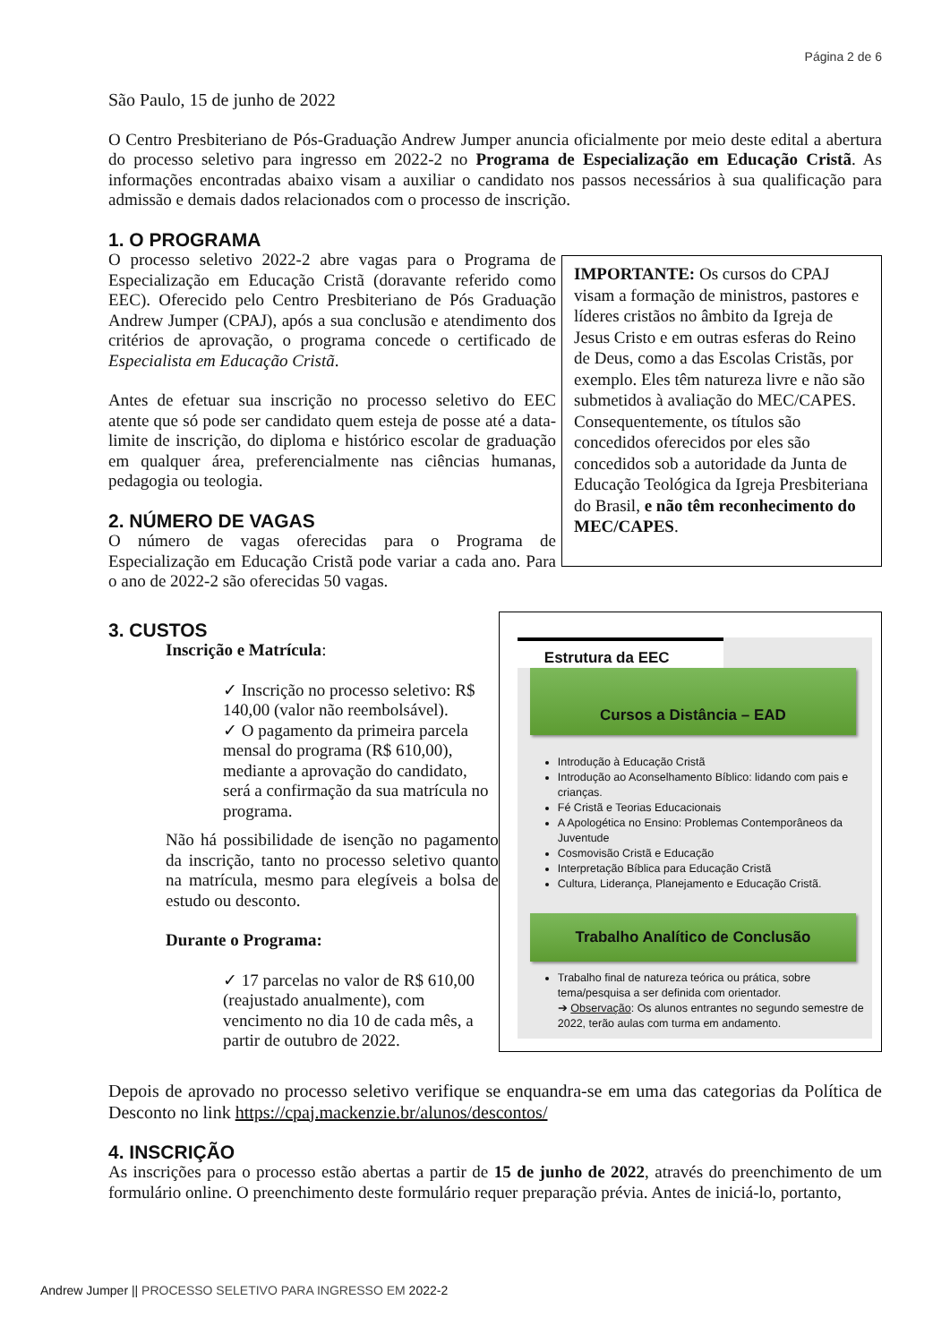Página 2 de 6
São Paulo, 15 de junho de 2022
O Centro Presbiteriano de Pós-Graduação Andrew Jumper anuncia oficialmente por meio deste edital a abertura do processo seletivo para ingresso em 2022-2 no Programa de Especialização em Educação Cristã. As informações encontradas abaixo visam a auxiliar o candidato nos passos necessários à sua qualificação para admissão e demais dados relacionados com o processo de inscrição.
1. O PROGRAMA
O processo seletivo 2022-2 abre vagas para o Programa de Especialização em Educação Cristã (doravante referido como EEC). Oferecido pelo Centro Presbiteriano de Pós Graduação Andrew Jumper (CPAJ), após a sua conclusão e atendimento dos critérios de aprovação, o programa concede o certificado de Especialista em Educação Cristã.
Antes de efetuar sua inscrição no processo seletivo do EEC atente que só pode ser candidato quem esteja de posse até a data-limite de inscrição, do diploma e histórico escolar de graduação em qualquer área, preferencialmente nas ciências humanas, pedagogia ou teologia.
2. NÚMERO DE VAGAS
O número de vagas oferecidas para o Programa de Especialização em Educação Cristã pode variar a cada ano. Para o ano de 2022-2 são oferecidas 50 vagas.
IMPORTANTE: Os cursos do CPAJ visam a formação de ministros, pastores e líderes cristãos no âmbito da Igreja de Jesus Cristo e em outras esferas do Reino de Deus, como a das Escolas Cristãs, por exemplo. Eles têm natureza livre e não são submetidos à avaliação do MEC/CAPES. Consequentemente, os títulos são concedidos oferecidos por eles são concedidos sob a autoridade da Junta de Educação Teológica da Igreja Presbiteriana do Brasil, e não têm reconhecimento do MEC/CAPES.
3. CUSTOS
Inscrição e Matrícula:
✓ Inscrição no processo seletivo: R$ 140,00 (valor não reembolsável).
✓ O pagamento da primeira parcela mensal do programa (R$ 610,00), mediante a aprovação do candidato, será a confirmação da sua matrícula no programa.
Não há possibilidade de isenção no pagamento da inscrição, tanto no processo seletivo quanto na matrícula, mesmo para elegíveis a bolsa de estudo ou desconto.
Durante o Programa:
✓ 17 parcelas no valor de R$ 610,00 (reajustado anualmente), com vencimento no dia 10 de cada mês, a partir de outubro de 2022.
Estrutura da EEC
Cursos a Distância – EAD
Introdução à Educação Cristã
Introdução ao Aconselhamento Bíblico: lidando com pais e crianças.
Fé Cristã e Teorias Educacionais
A Apologética no Ensino: Problemas Contemporâneos da Juventude
Cosmovisão Cristã e Educação
Interpretação Bíblica para Educação Cristã
Cultura, Liderança, Planejamento e Educação Cristã.
Trabalho Analítico de Conclusão
Trabalho final de natureza teórica ou prática, sobre tema/pesquisa a ser definida com orientador.
➔ Observação: Os alunos entrantes no segundo semestre de 2022, terão aulas com turma em andamento.
Depois de aprovado no processo seletivo verifique se enquandra-se em uma das categorias da Política de Desconto no link https://cpaj.mackenzie.br/alunos/descontos/
4. INSCRIÇÃO
As inscrições para o processo estão abertas a partir de 15 de junho de 2022, através do preenchimento de um formulário online. O preenchimento deste formulário requer preparação prévia. Antes de iniciá-lo, portanto,
Andrew Jumper || PROCESSO SELETIVO PARA INGRESSO EM 2022-2